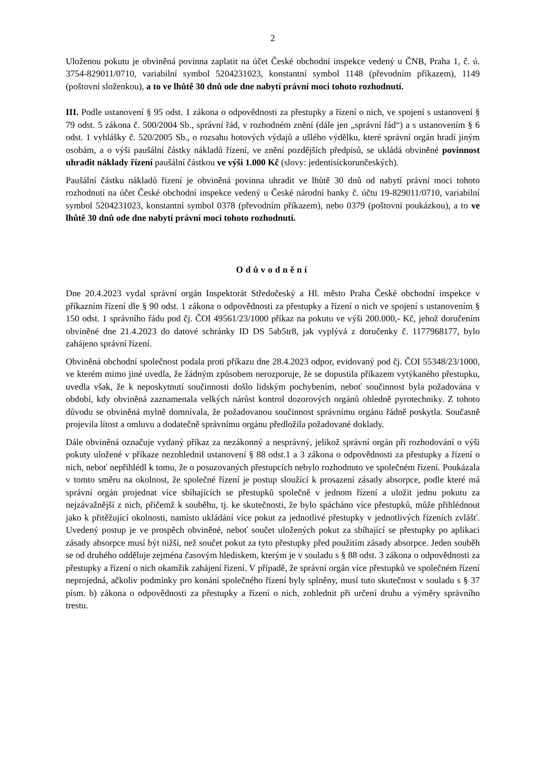2
Uloženou pokutu je obviněná povinna zaplatit na účet České obchodní inspekce vedený u ČNB, Praha 1, č. ú. 3754-829011/0710, variabilní symbol 5204231023, konstantní symbol 1148 (převodním příkazem), 1149 (poštovní složenkou), a to ve lhůtě 30 dnů ode dne nabytí právní moci tohoto rozhodnutí.
III. Podle ustanovení § 95 odst. 1 zákona o odpovědnosti za přestupky a řízení o nich, ve spojení s ustanovení § 79 odst. 5 zákona č. 500/2004 Sb., správní řád, v rozhodném znění (dále jen „správní řád“) a s ustanovením § 6 odst. 1 vyhlášky č. 520/2005 Sb., o rozsahu hotových výdajů a ušlého výdělku, které správní orgán hradí jiným osobám, a o výši paušální částky nákladů řízení, ve znění pozdějších předpisů, se ukládá obviněné povinnost uhradit náklady řízení paušální částkou ve výši 1.000 Kč (slovy: jedentisíckorunčeských).
Paušální částku nákladů řízení je obviněná povinna uhradit ve lhůtě 30 dnů od nabytí právní moci tohoto rozhodnutí na účet České obchodní inspekce vedený u České národní banky č. účtu 19-829011/0710, variabilní symbol 5204231023, konstantní symbol 0378 (převodním příkazem), nebo 0379 (poštovní poukázkou), a to ve lhůtě 30 dnů ode dne nabytí právní moci tohoto rozhodnutí.
Odůvodnění
Dne 20.4.2023 vydal správní orgán Inspektorát Středočeský a Hl. město Praha České obchodní inspekce v příkazním řízení dle § 90 odst. 1 zákona o odpovědnosti za přestupky a řízení o nich ve spojení s ustanovením § 150 odst. 1 správního řádu pod čj. ČOI 49561/23/1000 příkaz na pokutu ve výši 200.000,- Kč, jehož doručením obviněné dne 21.4.2023 do datové schránky ID DS 5ab5tr8, jak vyplývá z doručenky č. 1177968177, bylo zahájeno správní řízení.
Obviněná obchodní společnost podala proti příkazu dne 28.4.2023 odpor, evidovaný pod čj. ČOI 55348/23/1000, ve kterém mimo jiné uvedla, že žádným způsobem nerozporuje, že se dopustila příkazem vytýkaného přestupku, uvedla však, že k neposkytnutí součinnosti došlo lidským pochybením, neboť součinnost byla požadována v období, kdy obviněná zaznamenala velkých nárůst kontrol dozorových orgánů ohledně pyrotechniky. Z tohoto důvodu se obviněná mylně domnívala, že požadovanou součinnost správnímu orgánu řádně poskytla. Současně projevila lítost a omluvu a dodatečně správnímu orgánu předložila požadované doklady.
Dále obviněná označuje vydaný příkaz za nezákonný a nesprávný, jelikož správní orgán při rozhodování o výši pokuty uložené v příkaze nezohlednil ustanovení § 88 odst.1 a 3 zákona o odpovědnosti za přestupky a řízení o nich, neboť nepřihlédl k tomu, že o posuzovaných přestupcích nebylo rozhodnuto ve společném řízení. Poukázala v tomto směru na okolnost, že společné řízení je postup sloužící k prosazení zásady absorpce, podle které má správní orgán projednat více sbíhajících se přestupků společně v jednom řízení a uložit jednu pokutu za nejzávažnější z nich, přičemž k souběhu, tj. ke skutečnosti, že bylo spácháno více přestupků, může přihlédnout jako k přitěžující okolnosti, namísto ukládání více pokut za jednotlivé přestupky v jednotlivých řízeních zvlášť. Uvedený postup je ve prospěch obviněné, neboť součet uložených pokut za sbíhající se přestupky po aplikaci zásady absorpce musí být nižší, než součet pokut za tyto přestupky před použitím zásady absorpce. Jeden souběh se od druhého odděluje zejména časovým hlediskem, kterým je v souladu s § 88 odst. 3 zákona o odpovědnosti za přestupky a řízení o nich okamžik zahájení řízení. V případě, že správní orgán více přestupků ve společném řízení neprojedná, ačkoliv podmínky pro konání společného řízení byly splněny, musí tuto skutečnost v souladu s § 37 písm. b) zákona o odpovědnosti za přestupky a řízení o nich, zohlednit při určení druhu a výměry správního trestu.